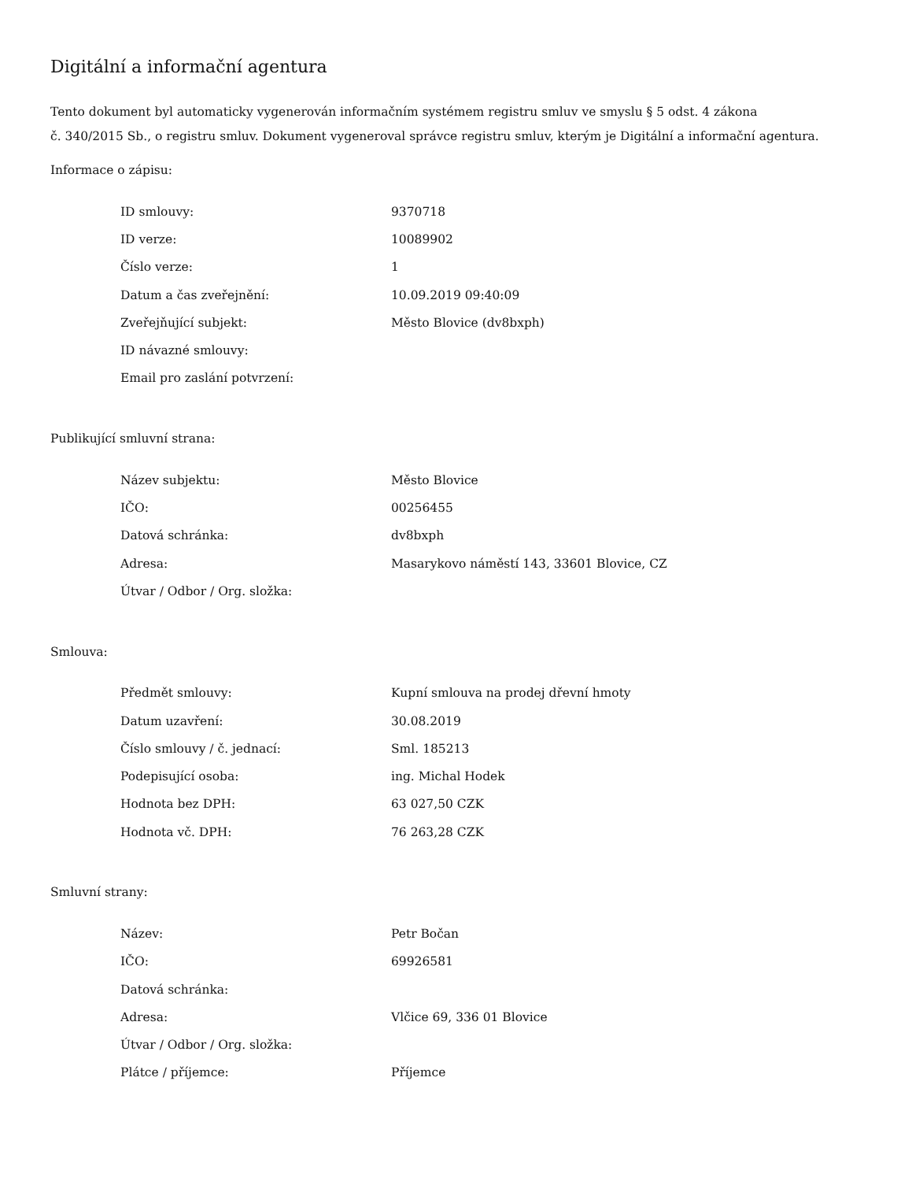Digitální a informační agentura
Tento dokument byl automaticky vygenerován informačním systémem registru smluv ve smyslu § 5 odst. 4 zákona
č. 340/2015 Sb., o registru smluv. Dokument vygeneroval správce registru smluv, kterým je Digitální a informační agentura.
Informace o zápisu:
| ID smlouvy: | 9370718 |
| ID verze: | 10089902 |
| Číslo verze: | 1 |
| Datum a čas zveřejnění: | 10.09.2019 09:40:09 |
| Zveřejňující subjekt: | Město Blovice (dv8bxph) |
| ID návazné smlouvy: | |
| Email pro zaslání potvrzení: | |
Publikující smluvní strana:
| Název subjektu: | Město Blovice |
| IČO: | 00256455 |
| Datová schránka: | dv8bxph |
| Adresa: | Masarykovo náměstí 143, 33601 Blovice, CZ |
| Útvar / Odbor / Org. složka: | |
Smlouva:
| Předmět smlouvy: | Kupní smlouva na prodej dřevní hmoty |
| Datum uzavření: | 30.08.2019 |
| Číslo smlouvy / č. jednací: | Sml. 185213 |
| Podepisující osoba: | ing. Michal Hodek |
| Hodnota bez DPH: | 63 027,50 CZK |
| Hodnota vč. DPH: | 76 263,28 CZK |
Smluvní strany:
| Název: | Petr Bočan |
| IČO: | 69926581 |
| Datová schránka: | |
| Adresa: | Vlčice 69, 336 01 Blovice |
| Útvar / Odbor / Org. složka: | |
| Plátce / příjemce: | Příjemce |